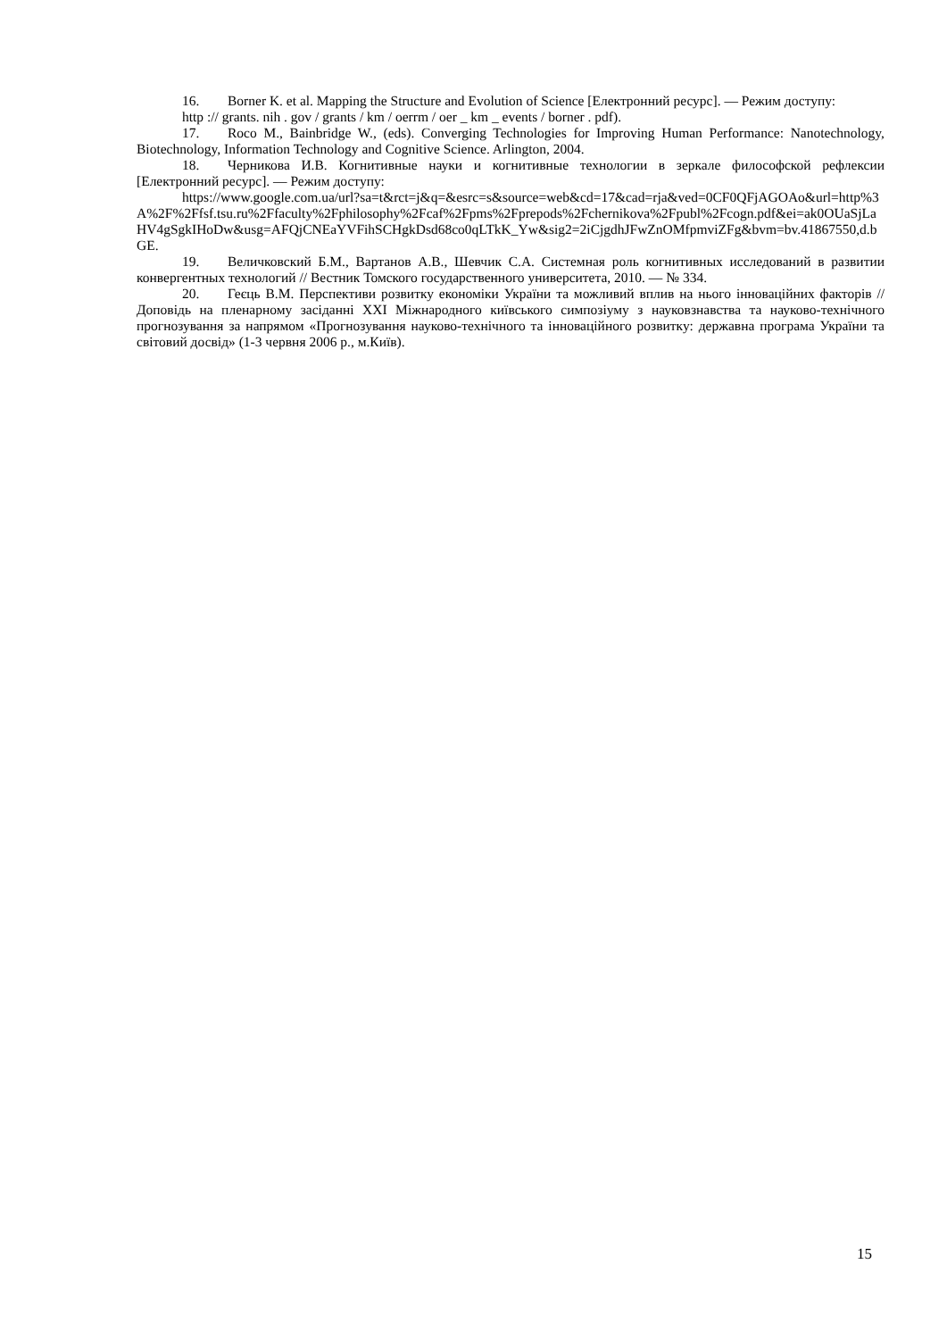16. Borner K. et al. Mapping the Structure and Evolution of Science [Електронний ресурс]. — Режим доступу:
http :// grants. nih . gov / grants / km / oerrm / oer _ km _ events / borner . pdf).
17. Roco M., Bainbridge W., (eds). Converging Technologies for Improving Human Performance: Nanotechnology, Biotechnology, Information Technology and Cognitive Science. Arlington, 2004.
18. Черникова И.В. Когнитивные науки и когнитивные технологии в зеркале философской рефлексии [Електронний ресурс]. — Режим доступу:
https://www.google.com.ua/url?sa=t&rct=j&q=&esrc=s&source=web&cd=17&cad=rja&ved=0CF0QFjAGOAo&url=http%3A%2F%2Ffsf.tsu.ru%2Ffaculty%2Fphilosophy%2Fcaf%2Fpms%2Fprepods%2Fchernikova%2Fpubl%2Fcogn.pdf&ei=ak0OUaSjLaHV4gSgkIHoDw&usg=AFQjCNEaYVFihSCHgkDsd68co0qLTkK_Yw&sig2=2iCjgdhJFwZnOMfpmviZFg&bvm=bv.41867550,d.bGE.
19. Величковский Б.М., Вартанов А.В., Шевчик С.А. Системная роль когнитивных исследований в развитии конвергентных технологий // Вестник Томского государственного университета, 2010. — № 334.
20. Геєць В.М. Перспективи розвитку економіки України та можливий вплив на нього інноваційних факторів // Доповідь на пленарному засіданні XXI Міжнародного київського симпозіуму з науковзнавства та науково-технічного прогнозування за напрямом «Прогнозування науково-технічного та інноваційного розвитку: державна програма України та світовий досвід» (1-3 червня 2006 р., м.Київ).
15